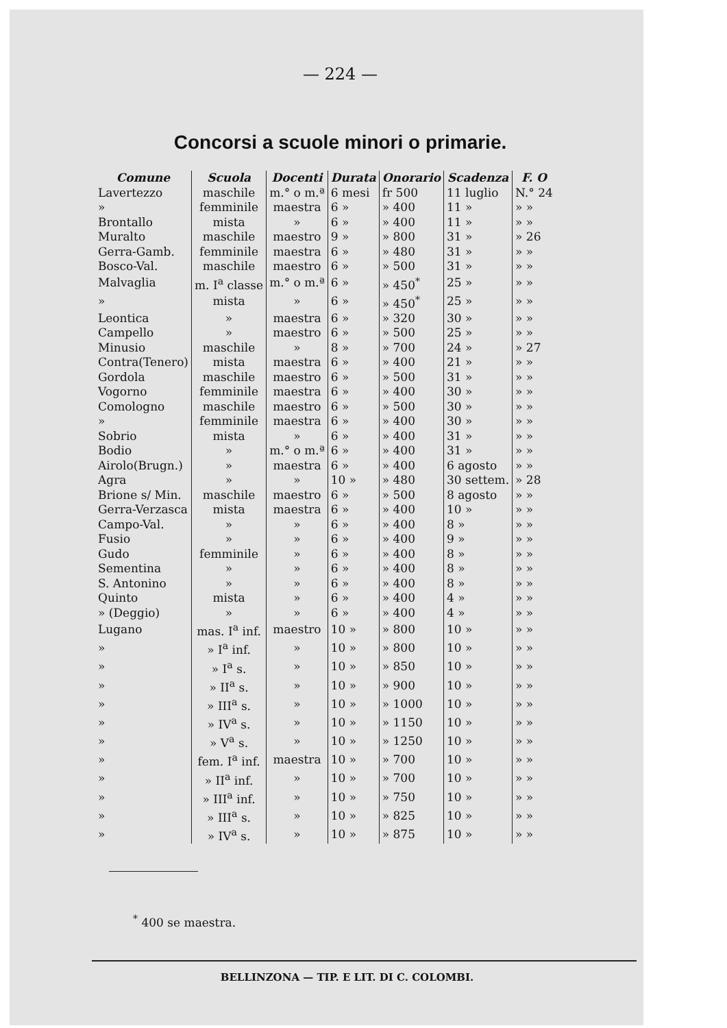— 224 —
Concorsi a scuole minori o primarie.
| Comune | Scuola | Docenti | Durata | Onorario | Scadenza | F. O |
| --- | --- | --- | --- | --- | --- | --- |
| Lavertezzo | maschile | m.° o m.ª | 6 mesi | fr 500 | 11 luglio | N.° 24 |
| » | femminile | maestra | 6 » | » 400 | 11 » | » » |
| Brontallo | mista | » | 6 » | » 400 | 11 » | » » |
| Muralto | maschile | maestro | 9 » | » 800 | 31 » | » 26 |
| Gerra-Gamb. | femminile | maestra | 6 » | » 480 | 31 » | » » |
| Bosco-Val. | maschile | maestro | 6 » | » 500 | 31 » | » » |
| Malvaglia | m. I<sup>a</sup> classe | m.° o m.ª | 6 » | » 450<sup>*</sup> | 25 » | » » |
| » | mista | » | 6 » | » 450<sup>*</sup> | 25 » | » » |
| Leontica | » | maestra | 6 » | » 320 | 30 » | » » |
| Campello | » | maestro | 6 » | » 500 | 25 » | » » |
| Minusio | maschile | » | 8 » | » 700 | 24 » | » 27 |
| Contra(Tenero) | mista | maestra | 6 » | » 400 | 21 » | » » |
| Gordola | maschile | maestro | 6 » | » 500 | 31 » | » » |
| Vogorno | femminile | maestra | 6 » | » 400 | 30 » | » » |
| Comologno | maschile | maestro | 6 » | » 500 | 30 » | » » |
| » | femminile | maestra | 6 » | » 400 | 30 » | » » |
| Sobrio | mista | » | 6 » | » 400 | 31 » | » » |
| Bodio | » | m.° o m.ª | 6 » | » 400 | 31 » | » » |
| Airolo(Brugn.) | » | maestra | 6 » | » 400 | 6 agosto | » » |
| Agra | » | » | 10 » | » 480 | 30 settem. | » 28 |
| Brione s/ Min. | maschile | maestro | 6 » | » 500 | 8 agosto | » » |
| Gerra-Verzasca | mista | maestra | 6 » | » 400 | 10 » | » » |
| Campo-Val. | » | » | 6 » | » 400 | 8 » | » » |
| Fusio | » | » | 6 » | » 400 | 9 » | » » |
| Gudo | femminile | » | 6 » | » 400 | 8 » | » » |
| Sementina | » | » | 6 » | » 400 | 8 » | » » |
| S. Antonino | » | » | 6 » | » 400 | 8 » | » » |
| Quinto | mista | » | 6 » | » 400 | 4 » | » » |
| » (Deggio) | » | » | 6 » | » 400 | 4 » | » » |
| Lugano | mas. I<sup>a</sup> inf. | maestro | 10 » | » 800 | 10 » | » » |
| » | » I<sup>a</sup> inf. | » | 10 » | » 800 | 10 » | » » |
| » | » I<sup>a</sup> s. | » | 10 » | » 850 | 10 » | » » |
| » | » II<sup>a</sup> s. | » | 10 » | » 900 | 10 » | » » |
| » | » III<sup>a</sup> s. | » | 10 » | » 1000 | 10 » | » » |
| » | » IV<sup>a</sup> s. | » | 10 » | » 1150 | 10 » | » » |
| » | » V<sup>a</sup> s. | » | 10 » | » 1250 | 10 » | » » |
| » | fem. I<sup>a</sup> inf. | maestra | 10 » | » 700 | 10 » | » » |
| » | » II<sup>a</sup> inf. | » | 10 » | » 700 | 10 » | » » |
| » | » III<sup>a</sup> inf. | » | 10 » | » 750 | 10 » | » » |
| » | » III<sup>a</sup> s. | » | 10 » | » 825 | 10 » | » » |
| » | » IV<sup>a</sup> s. | » | 10 » | » 875 | 10 » | » » |
<sup>*</sup> 400 se maestra.
BELLINZONA — TIP. E LIT. DI C. COLOMBI.